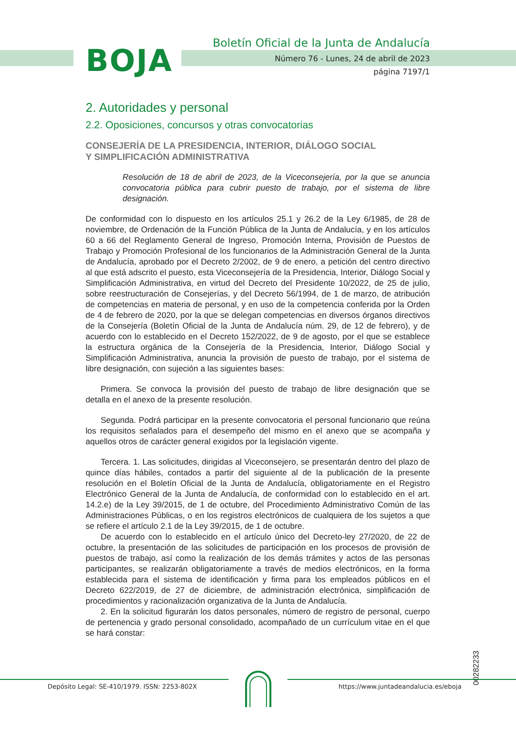BOJA
Boletín Oficial de la Junta de Andalucía
Número 76 - Lunes, 24 de abril de 2023
página 7197/1
2. Autoridades y personal
2.2. Oposiciones, concursos y otras convocatorias
CONSEJERÍA DE LA PRESIDENCIA, INTERIOR, DIÁLOGO SOCIAL
Y SIMPLIFICACIÓN ADMINISTRATIVA
Resolución de 18 de abril de 2023, de la Viceconsejería, por la que se anuncia convocatoria pública para cubrir puesto de trabajo, por el sistema de libre designación.
De conformidad con lo dispuesto en los artículos 25.1 y 26.2 de la Ley 6/1985, de 28 de noviembre, de Ordenación de la Función Pública de la Junta de Andalucía, y en los artículos 60 a 66 del Reglamento General de Ingreso, Promoción Interna, Provisión de Puestos de Trabajo y Promoción Profesional de los funcionarios de la Administración General de la Junta de Andalucía, aprobado por el Decreto 2/2002, de 9 de enero, a petición del centro directivo al que está adscrito el puesto, esta Viceconsejería de la Presidencia, Interior, Diálogo Social y Simplificación Administrativa, en virtud del Decreto del Presidente 10/2022, de 25 de julio, sobre reestructuración de Consejerías, y del Decreto 56/1994, de 1 de marzo, de atribución de competencias en materia de personal, y en uso de la competencia conferida por la Orden de 4 de febrero de 2020, por la que se delegan competencias en diversos órganos directivos de la Consejería (Boletín Oficial de la Junta de Andalucía núm. 29, de 12 de febrero), y de acuerdo con lo establecido en el Decreto 152/2022, de 9 de agosto, por el que se establece la estructura orgánica de la Consejería de la Presidencia, Interior, Diálogo Social y Simplificación Administrativa, anuncia la provisión de puesto de trabajo, por el sistema de libre designación, con sujeción a las siguientes bases:
Primera. Se convoca la provisión del puesto de trabajo de libre designación que se detalla en el anexo de la presente resolución.
Segunda. Podrá participar en la presente convocatoria el personal funcionario que reúna los requisitos señalados para el desempeño del mismo en el anexo que se acompaña y aquellos otros de carácter general exigidos por la legislación vigente.
Tercera. 1. Las solicitudes, dirigidas al Viceconsejero, se presentarán dentro del plazo de quince días hábiles, contados a partir del siguiente al de la publicación de la presente resolución en el Boletín Oficial de la Junta de Andalucía, obligatoriamente en el Registro Electrónico General de la Junta de Andalucía, de conformidad con lo establecido en el art. 14.2.e) de la Ley 39/2015, de 1 de octubre, del Procedimiento Administrativo Común de las Administraciones Públicas, o en los registros electrónicos de cualquiera de los sujetos a que se refiere el artículo 2.1 de la Ley 39/2015, de 1 de octubre.
De acuerdo con lo establecido en el artículo único del Decreto-ley 27/2020, de 22 de octubre, la presentación de las solicitudes de participación en los procesos de provisión de puestos de trabajo, así como la realización de los demás trámites y actos de las personas participantes, se realizarán obligatoriamente a través de medios electrónicos, en la forma establecida para el sistema de identificación y firma para los empleados públicos en el Decreto 622/2019, de 27 de diciembre, de administración electrónica, simplificación de procedimientos y racionalización organizativa de la Junta de Andalucía.
2. En la solicitud figurarán los datos personales, número de registro de personal, cuerpo de pertenencia y grado personal consolidado, acompañado de un currículum vitae en el que se hará constar:
00282233
Depósito Legal: SE-410/1979. ISSN: 2253-802X
https://www.juntadeandalucia.es/eboja